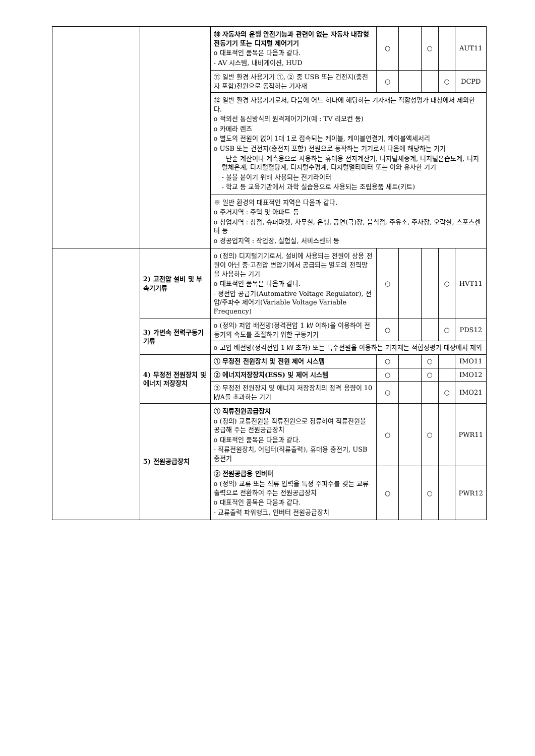| | | ⑩ 자동차의 운행 안전기능과 관련이 없는 자동차 내장형 전동기기 또는 디지털 제어기기 o 대표적인 품목은 다음과 같다. - AV 시스템, 내비게이션, HUD | ○ | | ○ | | AUT11 |
| | | ⑪ 일반 환경 사용기기 ①, ② 중 USB 또는 건전지(충전지 포함)전원으로 동작하는 기자재 | ○ | | | ○ | DCPD |
| | | ⑫ 일반 환경 사용기기로서, 다음에 어느 하나에 해당하는 기자재는 적합성평가 대상에서 제외한다. o 적외선 통신방식의 원격제어기기(예 : TV 리모컨 등) o 카메라 렌즈 o 별도의 전원이 없이 1대 1로 접속되는 케이블, 케이블연결기, 케이블액세서리 o USB 또는 건전지(충전지 포함) 전원으로 동작하는 기기로서 다음에 해당하는 기기 - 단순 계산이나 계측용으로 사용하는 휴대용 전자계산기, 디지털체중계, 디지털온습도계, 디지털체온계, 디지털혈당계, 디지털수평계, 디지털멀티미터 또는 이와 유사한 기기 - 불을 붙이기 위해 사용되는 전기라이터 - 학교 등 교육기관에서 과학 실습용으로 사용되는 조립용품 세트(키트) | | | | | |
| | | ※ 일반 환경의 대표적인 지역은 다음과 같다. o 주거지역 : 주택 및 아파트 등 o 상업지역 : 상점, 슈퍼마켓, 사무실, 은행, 공연(극)장, 음식점, 주유소, 주차장, 오락실, 스포츠센터 등 o 경공업지역 : 작업장, 실험실, 서비스센터 등 | | | | | |
| | 2) 고전압 설비 및 부속기기류 | o (정의) 디지털기기로서, 설비에 사용되는 전원이 상용 전원이 아닌 중·고전압 변압기에서 공급되는 별도의 전력망을 사용하는 기기 o 대표적인 품목은 다음과 같다. - 정전압 공급기(Automative Voltage Regulator), 전압/주파수 제어기(Variable Voltage Variable Frequency) | ○ | | | ○ | HVT11 |
| | 3) 가변속 전력구동기기류 | o (정의) 저압 배전망(정격전압 1 ㎸ 이하)을 이용하여 전동기의 속도를 조절하기 위한 구동기기 | ○ | | | ○ | PDS12 |
| | | o 고압 배전망(정격전압 1 ㎸ 초과) 또는 특수전원을 이용하는 기자재는 적합성평가 대상에서 제외 | | | | | |
| | 4) 무정전 전원장치 및 에너지 저장장치 | ① 무정전 전원장치 및 전원 제어 시스템 | ○ | | ○ | | IMO11 |
| | | ② 에너지저장장치(ESS) 및 제어 시스템 | ○ | | ○ | | IMO12 |
| | | ③ 무정전 전원장치 및 에너지 저장장치의 정격 용량이 10 ㎸A를 초과하는 기기 | ○ | | | ○ | IMO21 |
| | 5) 전원공급장치 | ① 직류전원공급장치 o (정의) 교류전원을 직류전원으로 정류하여 직류전원을 공급해 주는 전원공급장치 o 대표적인 품목은 다음과 같다. - 직류전원장치, 어댑터(직류출력), 휴대용 충전기, USB 충전기 | ○ | | ○ | | PWR11 |
| | | ② 전원공급용 인버터 o (정의) 교류 또는 직류 입력을 특정 주파수를 갖는 교류 출력으로 전환하여 주는 전원공급장치 o 대표적인 품목은 다음과 같다. - 교류출력 파워뱅크, 인버터 전원공급장치 | ○ | | ○ | | PWR12 |